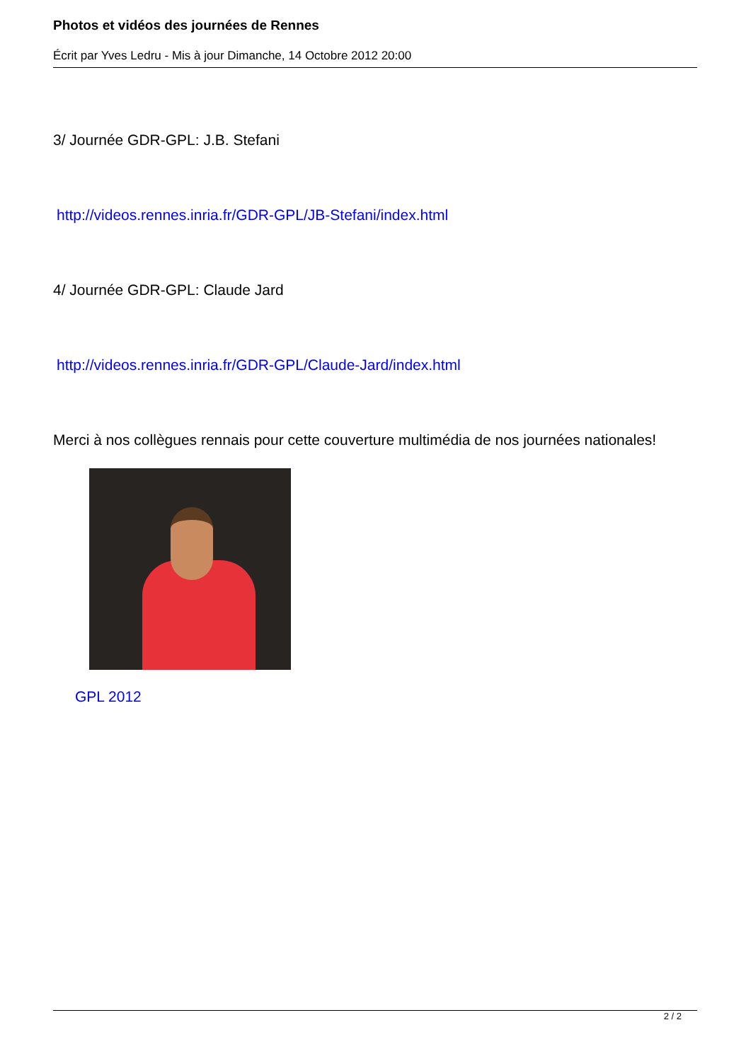Photos et vidéos des journées de Rennes
Écrit par Yves Ledru - Mis à jour Dimanche, 14 Octobre 2012 20:00
3/ Journée GDR-GPL: J.B. Stefani
http://videos.rennes.inria.fr/GDR-GPL/JB-Stefani/index.html
4/ Journée GDR-GPL: Claude Jard
http://videos.rennes.inria.fr/GDR-GPL/Claude-Jard/index.html
Merci à nos collègues rennais pour cette couverture multimédia de nos journées nationales!
GPL 2012
2 / 2